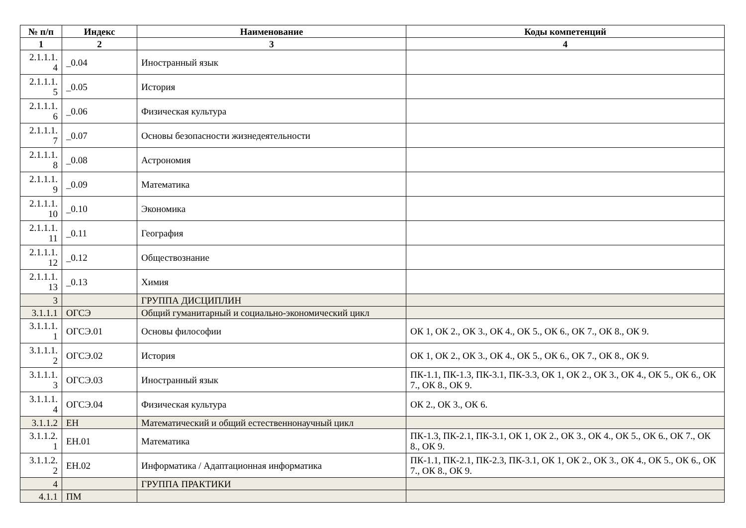| № п/п | Индекс | Наименование | Коды компетенций |
| --- | --- | --- | --- |
| 1 | 2 | 3 | 4 |
| 2.1.1.1. 4 | _0.04 | Иностранный язык | |
| 2.1.1.1. 5 | _0.05 | История | |
| 2.1.1.1. 6 | _0.06 | Физическая культура | |
| 2.1.1.1. 7 | _0.07 | Основы безопасности жизнедеятельности | |
| 2.1.1.1. 8 | _0.08 | Астрономия | |
| 2.1.1.1. 9 | _0.09 | Математика | |
| 2.1.1.1. 10 | _0.10 | Экономика | |
| 2.1.1.1. 11 | _0.11 | География | |
| 2.1.1.1. 12 | _0.12 | Обществознание | |
| 2.1.1.1. 13 | _0.13 | Химия | |
| 3 | | ГРУППА ДИСЦИПЛИН | |
| 3.1.1.1 | ОГСЭ | Общий гуманитарный и социально-экономический цикл | |
| 3.1.1.1. 1 | ОГСЭ.01 | Основы философии | ОК 1, ОК 2., ОК 3., ОК 4., ОК 5., ОК 6., ОК 7., ОК 8., ОК 9. |
| 3.1.1.1. 2 | ОГСЭ.02 | История | ОК 1, ОК 2., ОК 3., ОК 4., ОК 5., ОК 6., ОК 7., ОК 8., ОК 9. |
| 3.1.1.1. 3 | ОГСЭ.03 | Иностранный язык | ПК-1.1, ПК-1.3, ПК-3.1, ПК-3.3, ОК 1, ОК 2., ОК 3., ОК 4., ОК 5., ОК 6., ОК 7., ОК 8., ОК 9. |
| 3.1.1.1. 4 | ОГСЭ.04 | Физическая культура | ОК 2., ОК 3., ОК 6. |
| 3.1.1.2 | ЕН | Математический и общий естественнонаучный цикл | |
| 3.1.1.2. 1 | ЕН.01 | Математика | ПК-1.3, ПК-2.1, ПК-3.1, ОК 1, ОК 2., ОК 3., ОК 4., ОК 5., ОК 6., ОК 7., ОК 8., ОК 9. |
| 3.1.1.2. 2 | ЕН.02 | Информатика / Адаптационная информатика | ПК-1.1, ПК-2.1, ПК-2.3, ПК-3.1, ОК 1, ОК 2., ОК 3., ОК 4., ОК 5., ОК 6., ОК 7., ОК 8., ОК 9. |
| 4 | | ГРУППА ПРАКТИКИ | |
| 4.1.1 | ПМ | | |